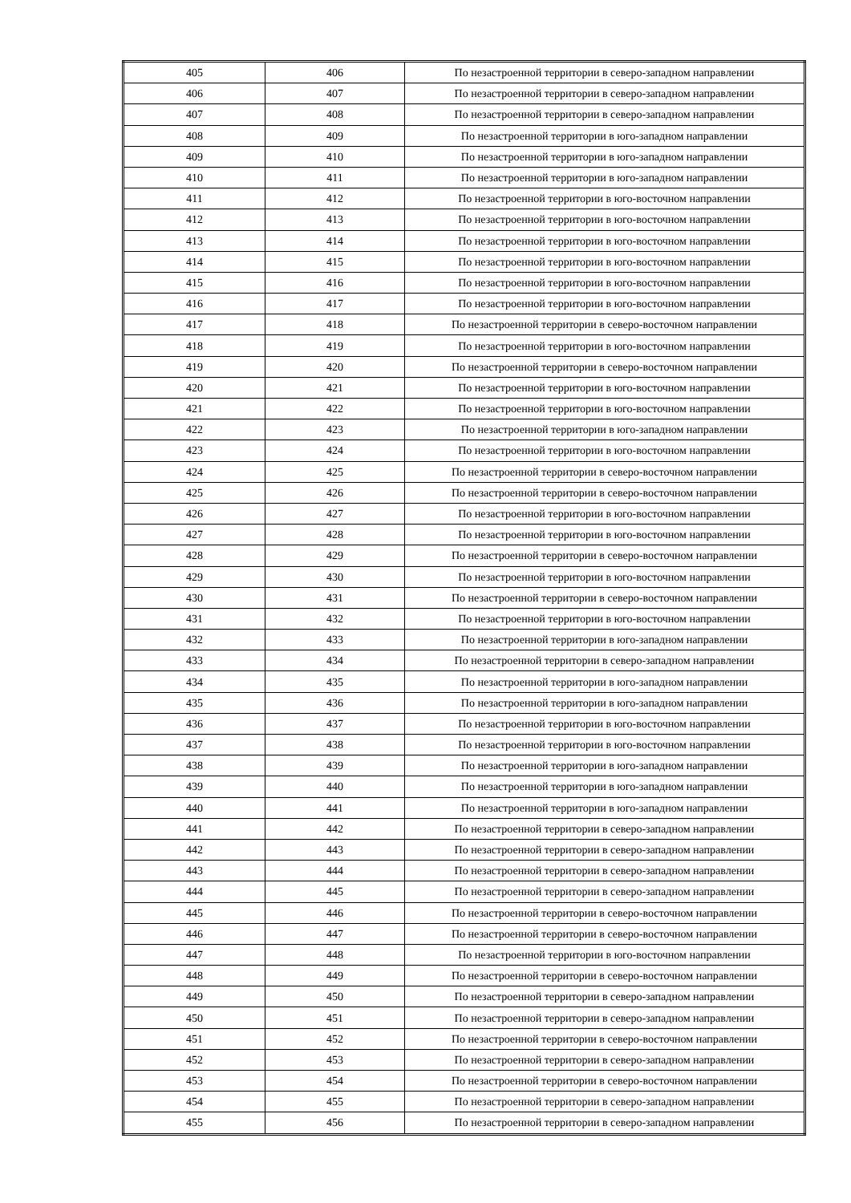| 405 | 406 | По незастроенной территории в северо-западном направлении |
| 406 | 407 | По незастроенной территории в северо-западном направлении |
| 407 | 408 | По незастроенной территории в северо-западном направлении |
| 408 | 409 | По незастроенной территории в юго-западном направлении |
| 409 | 410 | По незастроенной территории в юго-западном направлении |
| 410 | 411 | По незастроенной территории в юго-западном направлении |
| 411 | 412 | По незастроенной территории в юго-восточном направлении |
| 412 | 413 | По незастроенной территории в юго-восточном направлении |
| 413 | 414 | По незастроенной территории в юго-восточном направлении |
| 414 | 415 | По незастроенной территории в юго-восточном направлении |
| 415 | 416 | По незастроенной территории в юго-восточном направлении |
| 416 | 417 | По незастроенной территории в юго-восточном направлении |
| 417 | 418 | По незастроенной территории в северо-восточном направлении |
| 418 | 419 | По незастроенной территории в юго-восточном направлении |
| 419 | 420 | По незастроенной территории в северо-восточном направлении |
| 420 | 421 | По незастроенной территории в юго-восточном направлении |
| 421 | 422 | По незастроенной территории в юго-восточном направлении |
| 422 | 423 | По незастроенной территории в юго-западном направлении |
| 423 | 424 | По незастроенной территории в юго-восточном направлении |
| 424 | 425 | По незастроенной территории в северо-восточном направлении |
| 425 | 426 | По незастроенной территории в северо-восточном направлении |
| 426 | 427 | По незастроенной территории в юго-восточном направлении |
| 427 | 428 | По незастроенной территории в юго-восточном направлении |
| 428 | 429 | По незастроенной территории в северо-восточном направлении |
| 429 | 430 | По незастроенной территории в юго-восточном направлении |
| 430 | 431 | По незастроенной территории в северо-восточном направлении |
| 431 | 432 | По незастроенной территории в юго-восточном направлении |
| 432 | 433 | По незастроенной территории в юго-западном направлении |
| 433 | 434 | По незастроенной территории в северо-западном направлении |
| 434 | 435 | По незастроенной территории в юго-западном направлении |
| 435 | 436 | По незастроенной территории в юго-западном направлении |
| 436 | 437 | По незастроенной территории в юго-восточном направлении |
| 437 | 438 | По незастроенной территории в юго-восточном направлении |
| 438 | 439 | По незастроенной территории в юго-западном направлении |
| 439 | 440 | По незастроенной территории в юго-западном направлении |
| 440 | 441 | По незастроенной территории в юго-западном направлении |
| 441 | 442 | По незастроенной территории в северо-западном направлении |
| 442 | 443 | По незастроенной территории в северо-западном направлении |
| 443 | 444 | По незастроенной территории в северо-западном направлении |
| 444 | 445 | По незастроенной территории в северо-западном направлении |
| 445 | 446 | По незастроенной территории в северо-восточном направлении |
| 446 | 447 | По незастроенной территории в северо-восточном направлении |
| 447 | 448 | По незастроенной территории в юго-восточном направлении |
| 448 | 449 | По незастроенной территории в северо-восточном направлении |
| 449 | 450 | По незастроенной территории в северо-западном направлении |
| 450 | 451 | По незастроенной территории в северо-западном направлении |
| 451 | 452 | По незастроенной территории в северо-восточном направлении |
| 452 | 453 | По незастроенной территории в северо-западном направлении |
| 453 | 454 | По незастроенной территории в северо-восточном направлении |
| 454 | 455 | По незастроенной территории в северо-западном направлении |
| 455 | 456 | По незастроенной территории в северо-западном направлении |